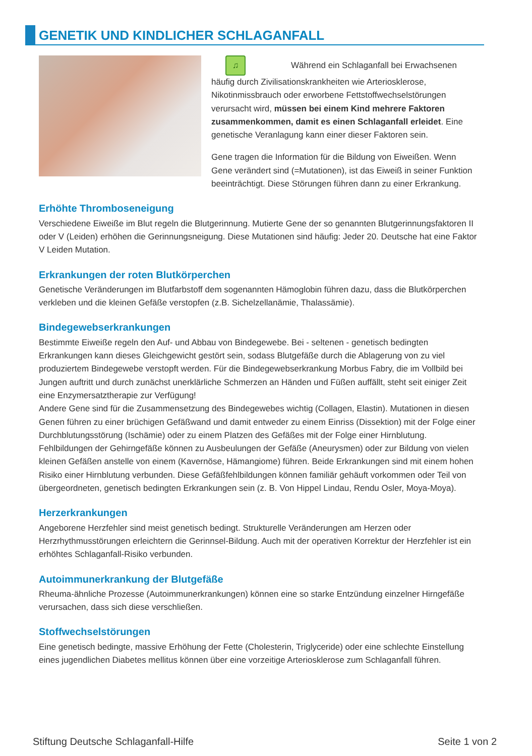GENETIK UND KINDLICHER SCHLAGANFALL
♫ Während ein Schlaganfall bei Erwachsenen häufig durch Zivilisationskrankheiten wie Arteriosklerose, Nikotinmissbrauch oder erworbene Fettstoffwechselstörungen verursacht wird, müssen bei einem Kind mehrere Faktoren zusammenkommen, damit es einen Schlaganfall erleidet. Eine genetische Veranlagung kann einer dieser Faktoren sein.
Gene tragen die Information für die Bildung von Eiweißen. Wenn Gene verändert sind (=Mutationen), ist das Eiweiß in seiner Funktion beeinträchtigt. Diese Störungen führen dann zu einer Erkrankung.
Erhöhte Thromboseneigung
Verschiedene Eiweiße im Blut regeln die Blutgerinnung. Mutierte Gene der so genannten Blutgerinnungsfaktoren II oder V (Leiden) erhöhen die Gerinnungsneigung. Diese Mutationen sind häufig: Jeder 20. Deutsche hat eine Faktor V Leiden Mutation.
Erkrankungen der roten Blutkörperchen
Genetische Veränderungen im Blutfarbstoff dem sogenannten Hämoglobin führen dazu, dass die Blutkörperchen verkleben und die kleinen Gefäße verstopfen (z.B. Sichelzellanämie, Thalassämie).
Bindegewebserkrankungen
Bestimmte Eiweiße regeln den Auf- und Abbau von Bindegewebe. Bei - seltenen - genetisch bedingten Erkrankungen kann dieses Gleichgewicht gestört sein, sodass Blutgefäße durch die Ablagerung von zu viel produziertem Bindegewebe verstopft werden. Für die Bindegewebserkrankung Morbus Fabry, die im Vollbild bei Jungen auftritt und durch zunächst unerklärliche Schmerzen an Händen und Füßen auffällt, steht seit einiger Zeit eine Enzymersatztherapie zur Verfügung!
Andere Gene sind für die Zusammensetzung des Bindegewebes wichtig (Collagen, Elastin). Mutationen in diesen Genen führen zu einer brüchigen Gefäßwand und damit entweder zu einem Einriss (Dissektion) mit der Folge einer Durchblutungsstörung (Ischämie) oder zu einem Platzen des Gefäßes mit der Folge einer Hirnblutung.
Fehlbildungen der Gehirngefäße können zu Ausbeulungen der Gefäße (Aneurysmen) oder zur Bildung von vielen kleinen Gefäßen anstelle von einem (Kavernöse, Hämangiome) führen. Beide Erkrankungen sind mit einem hohen Risiko einer Hirnblutung verbunden. Diese Gefäßfehlbildungen können familiär gehäuft vorkommen oder Teil von übergeordneten, genetisch bedingten Erkrankungen sein (z. B. Von Hippel Lindau, Rendu Osler, Moya-Moya).
Herzerkrankungen
Angeborene Herzfehler sind meist genetisch bedingt. Strukturelle Veränderungen am Herzen oder Herzrhythmusstörungen erleichtern die Gerinnsel-Bildung. Auch mit der operativen Korrektur der Herzfehler ist ein erhöhtes Schlaganfall-Risiko verbunden.
Autoimmunerkrankung der Blutgefäße
Rheuma-ähnliche Prozesse (Autoimmunerkrankungen) können eine so starke Entzündung einzelner Hirngefäße verursachen, dass sich diese verschließen.
Stoffwechselstörungen
Eine genetisch bedingte, massive Erhöhung der Fette (Cholesterin, Triglyceride) oder eine schlechte Einstellung eines jugendlichen Diabetes mellitus können über eine vorzeitige Arteriosklerose zum Schlaganfall führen.
Stiftung Deutsche Schlaganfall-Hilfe
Seite 1 von 2